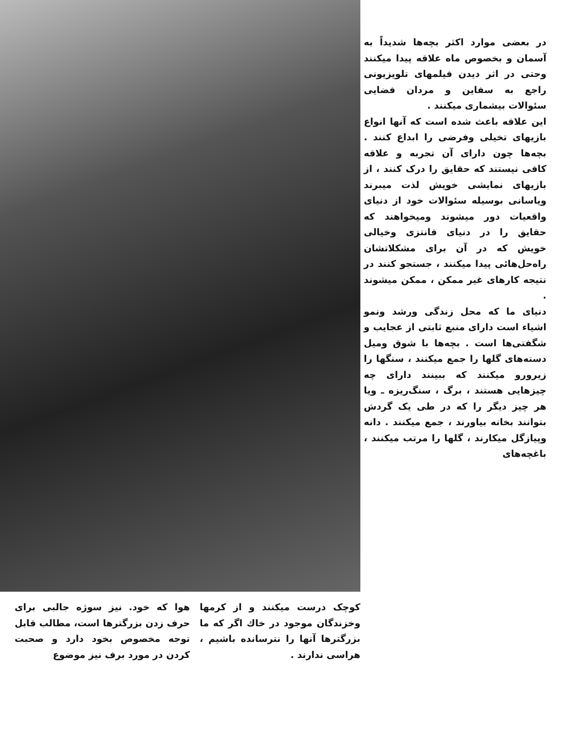در بعضی موارد اکثر بچه‌ها شدیداً به آسمان و بخصوص ماه علاقه پیدا میکنند وحتی در اثر دیدن فیلمهای تلویزیونی راجع به سفاین و مردان فضایی سئوالات بیشماری میکنند .
این علاقه باعث شده است که آنها انواع بازیهای تخیلی وفرضی را ابداع کنند . بچه‌ها چون دارای آن تجربه و علاقه کافی نیستند که حقایق را درک کنند ، از بازیهای نمایشی خویش لذت میبرند ویاسانی بوسیله سئوالات خود از دنیای واقعیات دور میشوند وميخواهند که حقایق را در دنیای فانتزی وخیالی خویش که در آن برای مشکلاتشان راه‌حل‌هائی پیدا میکنند ، جستجو کنند در نتیجه کارهای غیر ممکن ، ممکن میشوند .
دنیای ما که محل زندگی ورشد ونمو اشیاء است دارای منبع ثابتی از عجایب و شگفتی‌ها است . بچه‌ها با شوق وميل دسته‌های گلها را جمع میکنند ، سنگها را زیرورو میکنند که ببینند دارای چه چیزهایی هستند ، برگ ، سنگ‌ریزه ـ ویا هر چیز دیگر را که در طی یک گردش بتوانند بخانه بیاورند ، جمع میکنند . دانه وپیازگل میکارند ، گلها را مرتب میکنند ، باغچه‌های
کوچک درست میکنند و از کرمها وخزندگان موجود در خاك اگر که ما بزرگترها آنها را نترسانده باشیم ، هراسی ندارند .
هوا که خود. نیز سوژه جالبی برای حرف زدن بزرگترها است، مطالب قابل توجه مخصوص بخود دارد و صحبت کردن در مورد برف نیز موضوع